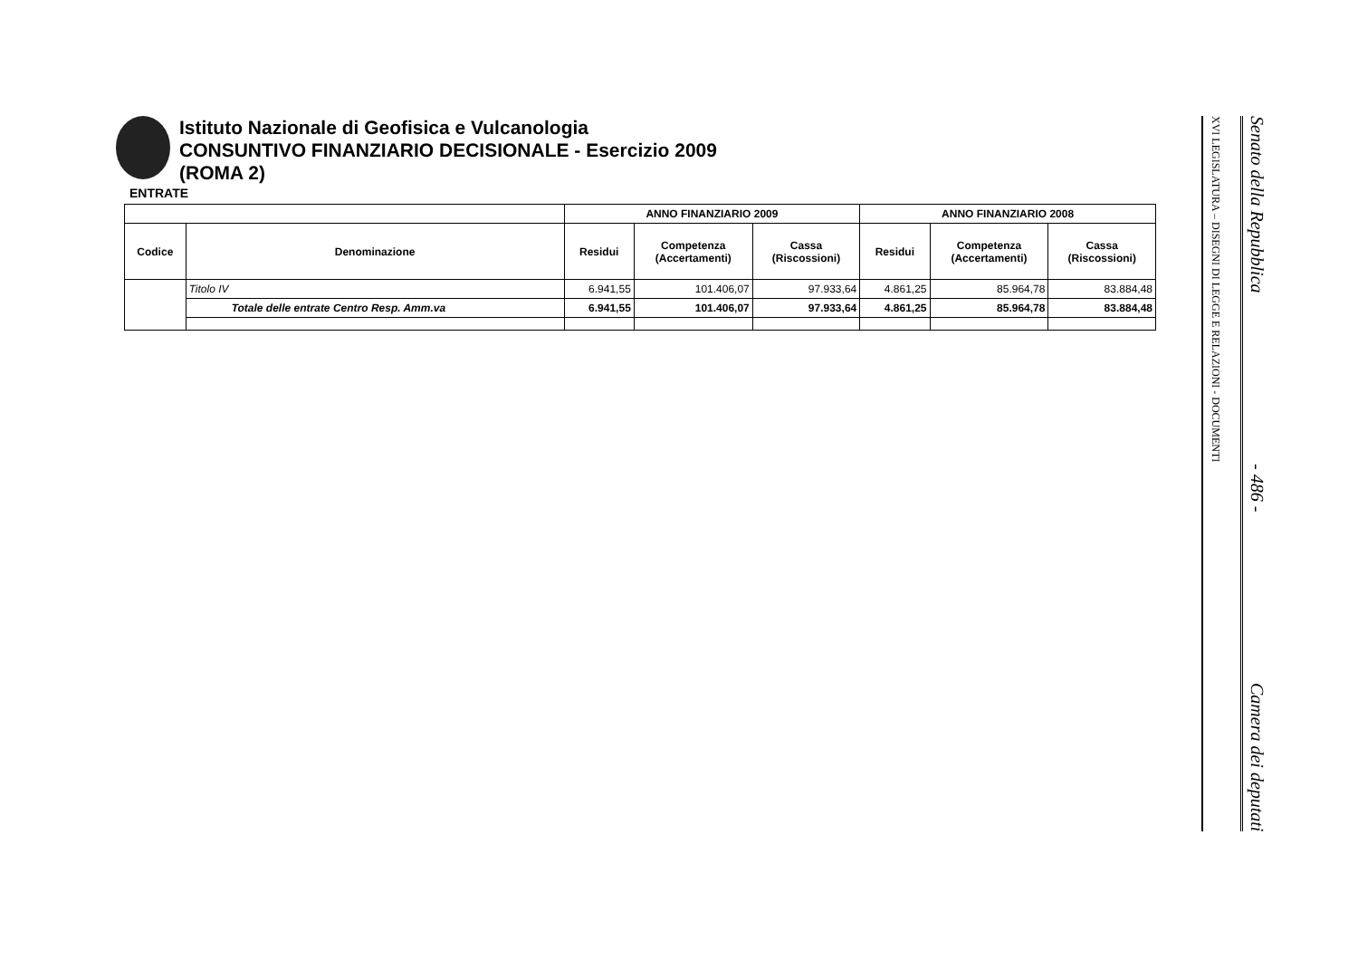Istituto Nazionale di Geofisica e Vulcanologia
CONSUNTIVO FINANZIARIO DECISIONALE - Esercizio 2009
(ROMA 2)
ENTRATE
| | | ANNO FINANZIARIO 2009 | | | ANNO FINANZIARIO 2008 | | |
| --- | --- | --- | --- | --- | --- | --- | --- |
| Codice | Denominazione | Residui | Competenza (Accertamenti) | Cassa (Riscossioni) | Residui | Competenza (Accertamenti) | Cassa (Riscossioni) |
| | Titolo IV | 6.941,55 | 101.406,07 | 97.933,64 | 4.861,25 | 85.964,78 | 83.884,48 |
| | Totale delle entrate Centro Resp. Amm.va | 6.941,55 | 101.406,07 | 97.933,64 | 4.861,25 | 85.964,78 | 83.884,48 |
Senato della Repubblica - 486 - Camera dei deputati
XVI LEGISLATURA – DISEGNI DI LEGGE E RELAZIONI - DOCUMENTI